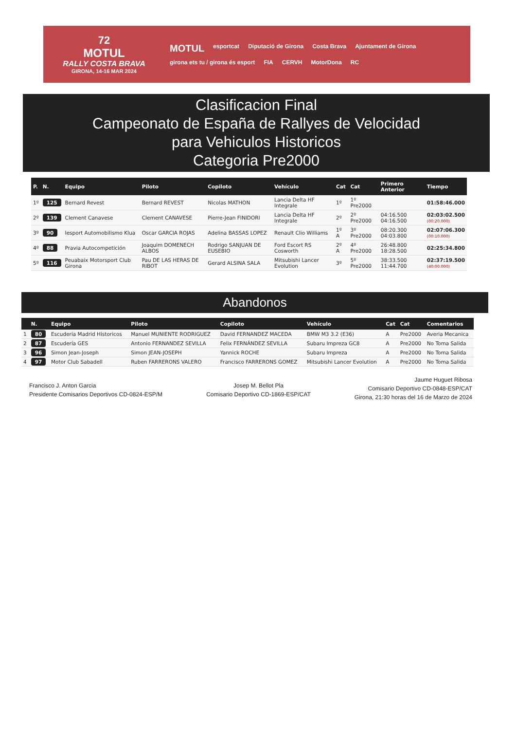72
MOTUL
RALLY COSTA BRAVA
GIRONA, 14-16 MAR 2024
MOTUL esportcat Diputació de Girona Costa Brava Ajuntament de Girona girona ets tu / girona és esport FIA CERVH MotorDona RC
Clasificacion Final
Campeonato de España de Rallyes de Velocidad
para Vehiculos Historicos
Categoria Pre2000
| P. | N. | Equipo | Piloto | Copiloto | Vehículo | Cat | Cat | Primero Anterior | Tiempo |
| --- | --- | --- | --- | --- | --- | --- | --- | --- | --- |
| 1º | 125 | Bernard Revest | Bernard REVEST | Nicolas MATHON | Lancia Delta HF Integrale | 1º | 1º Pre2000 | | 01:58:46.000 |
| 2º | 139 | Clement Canavese | Clement CANAVESE | Pierre-Jean FINIDORI | Lancia Delta HF Integrale | 2º | 2º Pre2000 | 04:16.500 04:16.500 | 02:03:02.500 (00:20.000) |
| 3º | 90 | Iesport Automobilismo Klua | Oscar GARCIA ROJAS | Adelina BASSAS LOPEZ | Renault Clio Williams | 1º A | 3º Pre2000 | 08:20.300 04:03.800 | 02:07:06.300 (00:10.000) |
| 4º | 88 | Pravia Autocompetición | Joaquim DOMENECH ALBOS | Rodrigo SANJUAN DE EUSEBIO | Ford Escort RS Cosworth | 2º A | 4º Pre2000 | 26:48.800 18:28.500 | 02:25:34.800 |
| 5º | 116 | Peuabaix Motorsport Club Girona | Pau DE LAS HERAS DE RIBOT | Gerard ALSINA SALA | Mitsubishi Lancer Evolution | 3º | 5º Pre2000 | 38:33.500 11:44.700 | 02:37:19.500 (40:00.000) |
Abandonos
| | N. | Equipo | Piloto | Copiloto | Vehículo | Cat | Cat | Comentarios |
| --- | --- | --- | --- | --- | --- | --- | --- | --- |
| 1 | 80 | Escuderia Madrid Historicos | Manuel MUNIENTE RODRIGUEZ | David FERNANDEZ MACEDA | BMW M3 3.2 (E36) | A | Pre2000 | Averia Mecanica |
| 2 | 87 | Escudería GES | Antonio FERNANDEZ SEVILLA | Felix FERNÁNDEZ SEVILLA | Subaru Impreza GC8 | A | Pre2000 | No Toma Salida |
| 3 | 96 | Simon Jean-Joseph | Simon JEAN-JOSEPH | Yannick ROCHE | Subaru Impreza | A | Pre2000 | No Toma Salida |
| 4 | 97 | Motor Club Sabadell | Ruben FARRERONS VALERO | Francisco FARRERONS GOMEZ | Mitsubishi Lancer Evolution | A | Pre2000 | No Toma Salida |
Francisco J. Anton Garcia
Presidente Comisarios Deportivos CD-0824-ESP/M
Josep M. Bellot Pla
Comisario Deportivo CD-1869-ESP/CAT
Jaume Huguet Ribosa
Comisario Deportivo CD-0848-ESP/CAT
Girona, 21:30 horas del 16 de Marzo de 2024